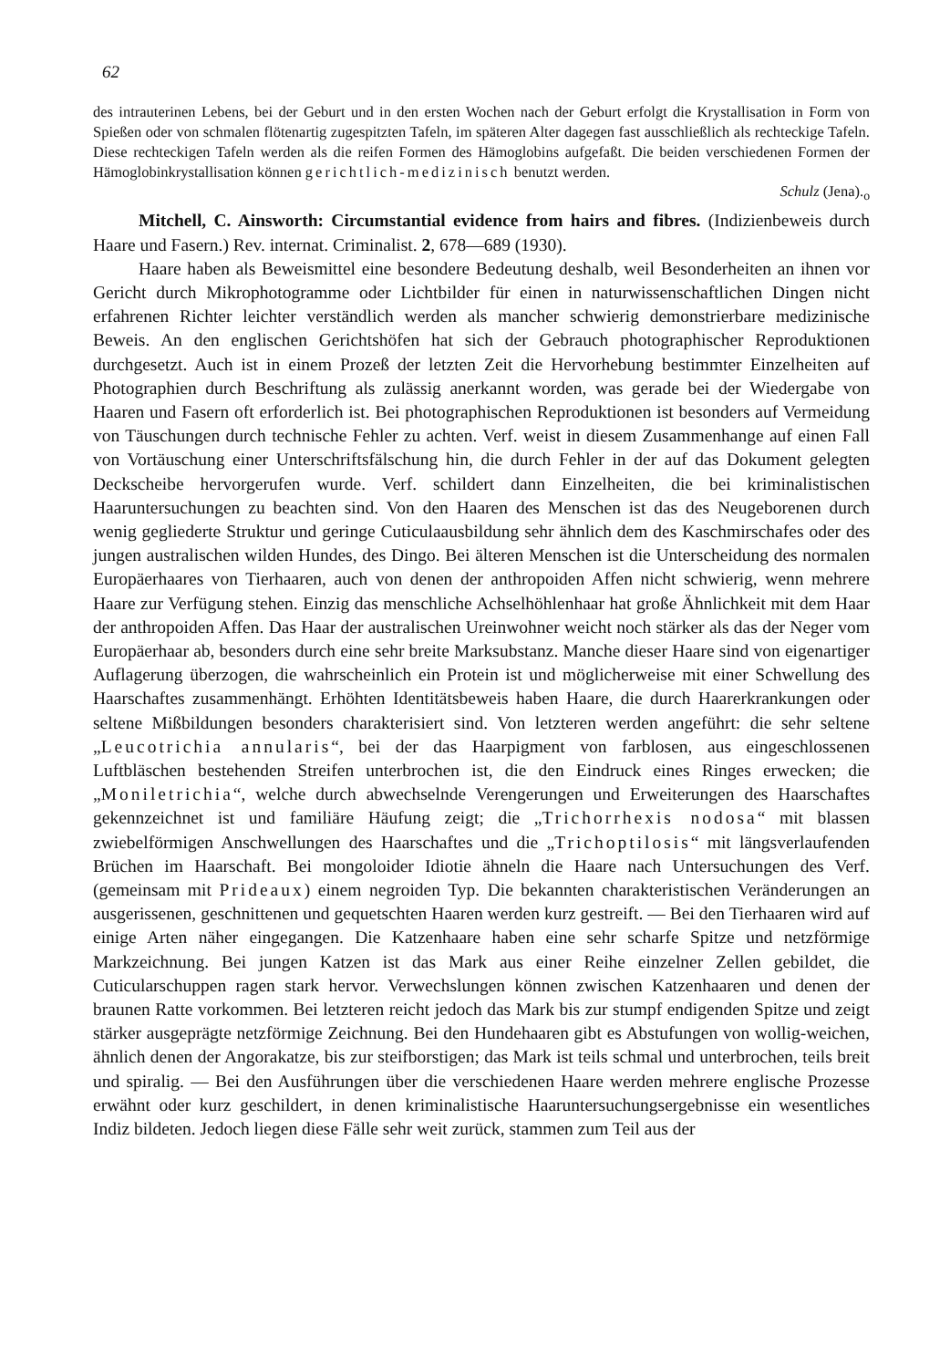62
des intrauterinen Lebens, bei der Geburt und in den ersten Wochen nach der Geburt erfolgt die Krystallisation in Form von Spießen oder von schmalen flötenartig zugespitzten Tafeln, im späteren Alter dagegen fast ausschließlich als rechteckige Tafeln. Diese rechteckigen Tafeln werden als die reifen Formen des Hämoglobins aufgefaßt. Die beiden verschiedenen Formen der Hämoglobinkrystallisation können gerichtlich-medizinisch benutzt werden.
Schulz (Jena).<sub>o</sub>
Mitchell, C. Ainsworth: Circumstantial evidence from hairs and fibres. (Indizienbeweis durch Haare und Fasern.) Rev. internat. Criminalist. 2, 678—689 (1930).
Haare haben als Beweismittel eine besondere Bedeutung deshalb, weil Besonderheiten an ihnen vor Gericht durch Mikrophotogramme oder Lichtbilder für einen in naturwissenschaftlichen Dingen nicht erfahrenen Richter leichter verständlich werden als mancher schwierig demonstrierbare medizinische Beweis. An den englischen Gerichtshöfen hat sich der Gebrauch photographischer Reproduktionen durchgesetzt. Auch ist in einem Prozeß der letzten Zeit die Hervorhebung bestimmter Einzelheiten auf Photographien durch Beschriftung als zulässig anerkannt worden, was gerade bei der Wiedergabe von Haaren und Fasern oft erforderlich ist. Bei photographischen Reproduktionen ist besonders auf Vermeidung von Täuschungen durch technische Fehler zu achten. Verf. weist in diesem Zusammenhange auf einen Fall von Vortäuschung einer Unterschriftsfälschung hin, die durch Fehler in der auf das Dokument gelegten Deckscheibe hervorgerufen wurde. Verf. schildert dann Einzelheiten, die bei kriminalistischen Haaruntersuchungen zu beachten sind. Von den Haaren des Menschen ist das des Neugeborenen durch wenig gegliederte Struktur und geringe Cuticulaausbildung sehr ähnlich dem des Kaschmirschafes oder des jungen australischen wilden Hundes, des Dingo. Bei älteren Menschen ist die Unterscheidung des normalen Europäerhaares von Tierhaaren, auch von denen der anthropoiden Affen nicht schwierig, wenn mehrere Haare zur Verfügung stehen. Einzig das menschliche Achselhöhlenhaar hat große Ähnlichkeit mit dem Haar der anthropoiden Affen. Das Haar der australischen Ureinwohner weicht noch stärker als das der Neger vom Europäerhaar ab, besonders durch eine sehr breite Marksubstanz. Manche dieser Haare sind von eigenartiger Auflagerung überzogen, die wahrscheinlich ein Protein ist und möglicherweise mit einer Schwellung des Haarschaftes zusammenhängt. Erhöhten Identitätsbeweis haben Haare, die durch Haarerkrankungen oder seltene Mißbildungen besonders charakterisiert sind. Von letzteren werden angeführt: die sehr seltene „Leucotrichia annularis“, bei der das Haarpigment von farblosen, aus eingeschlossenen Luftbläschen bestehenden Streifen unterbrochen ist, die den Eindruck eines Ringes erwecken; die „Moniletrichia“, welche durch abwechselnde Verengerungen und Erweiterungen des Haarschaftes gekennzeichnet ist und familiäre Häufung zeigt; die „Trichorrhexis nodosa“ mit blassen zwiebelförmigen Anschwellungen des Haarschaftes und die „Trichoptilosis“ mit längsverlaufenden Brüchen im Haarschaft. Bei mongoloider Idiotie ähneln die Haare nach Untersuchungen des Verf. (gemeinsam mit Prideaux) einem negroiden Typ. Die bekannten charakteristischen Veränderungen an ausgerissenen, geschnittenen und gequetschten Haaren werden kurz gestreift. — Bei den Tierhaaren wird auf einige Arten näher eingegangen. Die Katzenhaare haben eine sehr scharfe Spitze und netzförmige Markzeichnung. Bei jungen Katzen ist das Mark aus einer Reihe einzelner Zellen gebildet, die Cuticularschuppen ragen stark hervor. Verwechslungen können zwischen Katzenhaaren und denen der braunen Ratte vorkommen. Bei letzteren reicht jedoch das Mark bis zur stumpf endigenden Spitze und zeigt stärker ausgeprägte netzförmige Zeichnung. Bei den Hundehaaren gibt es Abstufungen von wollig-weichen, ähnlich denen der Angorakatze, bis zur steifborstigen; das Mark ist teils schmal und unterbrochen, teils breit und spiralig. — Bei den Ausführungen über die verschiedenen Haare werden mehrere englische Prozesse erwähnt oder kurz geschildert, in denen kriminalistische Haaruntersuchungsergebnisse ein wesentliches Indiz bildeten. Jedoch liegen diese Fälle sehr weit zurück, stammen zum Teil aus der